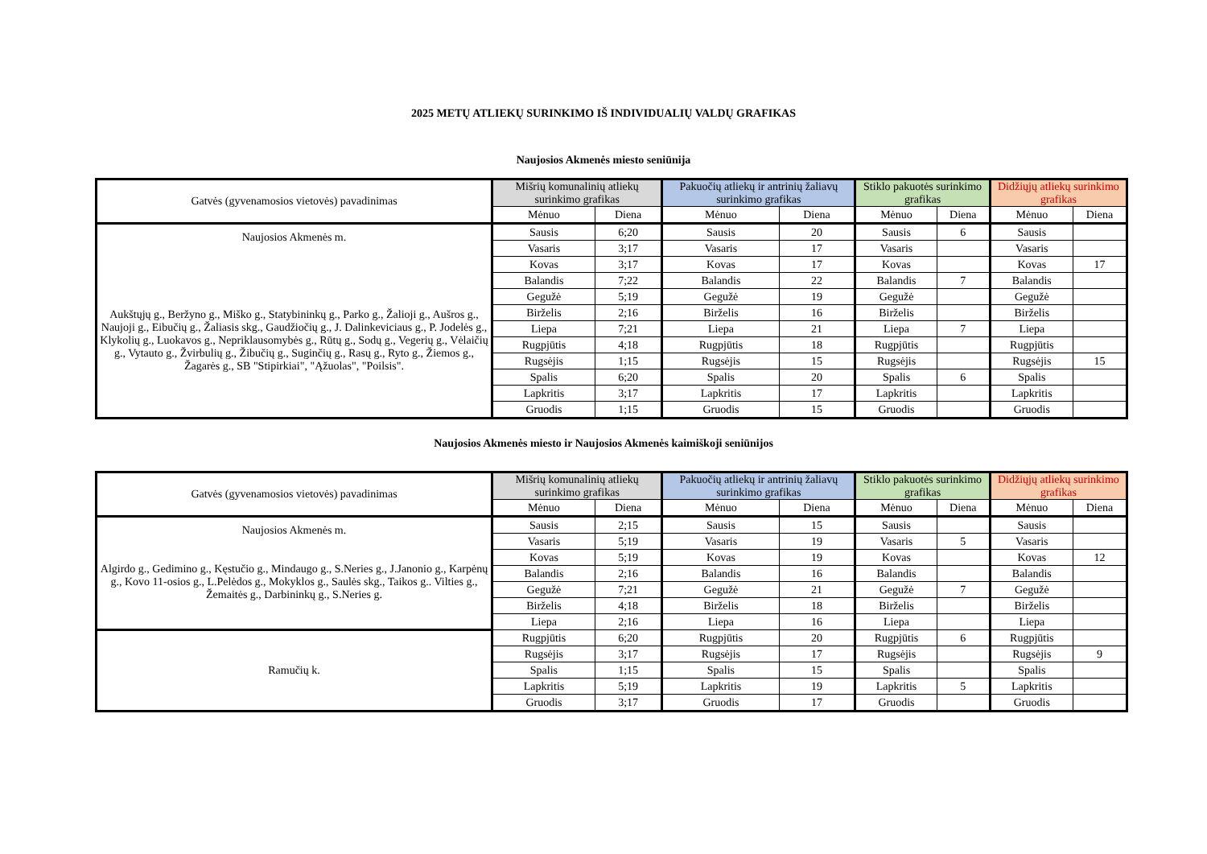2025 METŲ ATLIEKŲ SURINKIMO IŠ INDIVIDUALIŲ VALDŲ GRAFIKAS
Naujosios Akmenės miesto seniūnija
| Gatvės (gyvenamosios vietovės) pavadinimas | Mišrių komunalinių atliekų surinkimo grafikas | | Pakuočių atliekų ir antrinių žaliavų surinkimo grafikas | | Stiklo pakuotės surinkimo grafikas | | Didžiųjų atliekų surinkimo grafikas | |
| --- | --- | --- | --- | --- | --- | --- | --- | --- |
| | Mėnuo | Diena | Mėnuo | Diena | Mėnuo | Diena | Mėnuo | Diena |
| Naujosios Akmenės m. Aukštųjų g., Beržyno g., Miško g., Statybininkų g., Parko g., Žalioji g., Aušros g., Naujoji g., Eibučių g., Žaliasis skg., Gaudžiočių g., J. Dalinkeviciaus g., P. Jodelės g., Klykolių g., Luokavos g., Nepriklausomybės g., Rūtų g., Sodų g., Vegerių g., Vėlaičių g., Vytauto g., Žvirbulių g., Žibučių g., Suginčių g., Rasų g., Ryto g., Žiemos g., Žagarės g., SB "Stipirkiai", "Ąžuolas", "Poilsis". | Sausis | 6;20 | Sausis | 20 | Sausis | 6 | Sausis | |
| | Vasaris | 3;17 | Vasaris | 17 | Vasaris | | Vasaris | |
| | Kovas | 3;17 | Kovas | 17 | Kovas | | Kovas | 17 |
| | Balandis | 7;22 | Balandis | 22 | Balandis | 7 | Balandis | |
| | Gegužė | 5;19 | Gegužė | 19 | Gegužė | | Gegužė | |
| | Birželis | 2;16 | Birželis | 16 | Birželis | | Birželis | |
| | Liepa | 7;21 | Liepa | 21 | Liepa | 7 | Liepa | |
| | Rugpjūtis | 4;18 | Rugpjūtis | 18 | Rugpjūtis | | Rugpjūtis | |
| | Rugsėjis | 1;15 | Rugsėjis | 15 | Rugsėjis | | Rugsėjis | 15 |
| | Spalis | 6;20 | Spalis | 20 | Spalis | 6 | Spalis | |
| | Lapkritis | 3;17 | Lapkritis | 17 | Lapkritis | | Lapkritis | |
| | Gruodis | 1;15 | Gruodis | 15 | Gruodis | | Gruodis | |
Naujosios Akmenės miesto ir Naujosios Akmenės kaimiškoji seniūnijos
| Gatvės (gyvenamosios vietovės) pavadinimas | Mišrių komunalinių atliekų surinkimo grafikas | | Pakuočių atliekų ir antrinių žaliavų surinkimo grafikas | | Stiklo pakuotės surinkimo grafikas | | Didžiųjų atliekų surinkimo grafikas | |
| --- | --- | --- | --- | --- | --- | --- | --- | --- |
| | Mėnuo | Diena | Mėnuo | Diena | Mėnuo | Diena | Mėnuo | Diena |
| Naujosios Akmenės m. Algirdo g., Gedimino g., Kęstučio g., Mindaugo g., S.Neries g., J.Janonio g., Karpėnų g., Kovo 11-osios g., L.Pelėdos g., Mokyklos g., Saulės skg., Taikos g.. Vilties g., Žemaitės g., Darbininkų g., S.Neries g. | Sausis | 2;15 | Sausis | 15 | Sausis | | Sausis | |
| | Vasaris | 5;19 | Vasaris | 19 | Vasaris | 5 | Vasaris | |
| | Kovas | 5;19 | Kovas | 19 | Kovas | | Kovas | 12 |
| | Balandis | 2;16 | Balandis | 16 | Balandis | | Balandis | |
| | Gegužė | 7;21 | Gegužė | 21 | Gegužė | 7 | Gegužė | |
| | Birželis | 4;18 | Birželis | 18 | Birželis | | Birželis | |
| | Liepa | 2;16 | Liepa | 16 | Liepa | | Liepa | |
| Ramučių k. | Rugpjūtis | 6;20 | Rugpjūtis | 20 | Rugpjūtis | 6 | Rugpjūtis | |
| | Rugsėjis | 3;17 | Rugsėjis | 17 | Rugsėjis | | Rugsėjis | 9 |
| | Spalis | 1;15 | Spalis | 15 | Spalis | | Spalis | |
| | Lapkritis | 5;19 | Lapkritis | 19 | Lapkritis | 5 | Lapkritis | |
| | Gruodis | 3;17 | Gruodis | 17 | Gruodis | | Gruodis | |